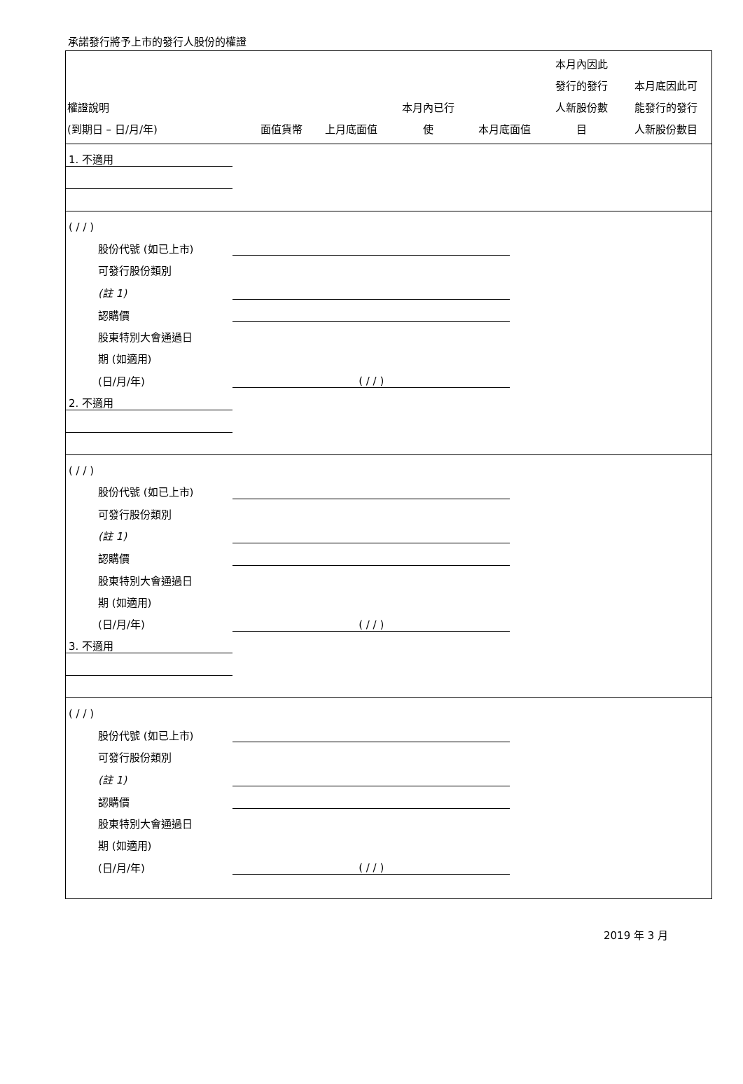承諾發行將予上市的發行人股份的權證
| 權證說明 (到期日 – 日/月/年) | 面值貨幣 | 上月底面值 | 本月內已行 使 | 本月底面值 | 本月內因此 發行的發行 人新股份數 目 | 本月底因此可 能發行的發行 人新股份數目 |
| --- | --- | --- | --- | --- | --- | --- |
| 1. 不適用 | | | | | | |
| ( / / ) | | | | | | |
| 股份代號 (如已上市) | | | | | | |
| 可發行股份類別 | | | | | | |
| (註 1) | | | | | | |
| 認購價 | | | | | | |
| 股東特別大會通過日 | | | | | | |
| 期 (如適用) | | | | | | |
| (日/月/年) | ( / / ) | | | | | |
| 2. 不適用 | | | | | | |
| ( / / ) | | | | | | |
| 股份代號 (如已上市) | | | | | | |
| 可發行股份類別 | | | | | | |
| (註 1) | | | | | | |
| 認購價 | | | | | | |
| 股東特別大會通過日 | | | | | | |
| 期 (如適用) | | | | | | |
| (日/月/年) | ( / / ) | | | | | |
| 3. 不適用 | | | | | | |
| ( / / ) | | | | | | |
| 股份代號 (如已上市) | | | | | | |
| 可發行股份類別 | | | | | | |
| (註 1) | | | | | | |
| 認購價 | | | | | | |
| 股東特別大會通過日 | | | | | | |
| 期 (如適用) | | | | | | |
| (日/月/年) | ( / / ) | | | | | |
2019 年 3 月